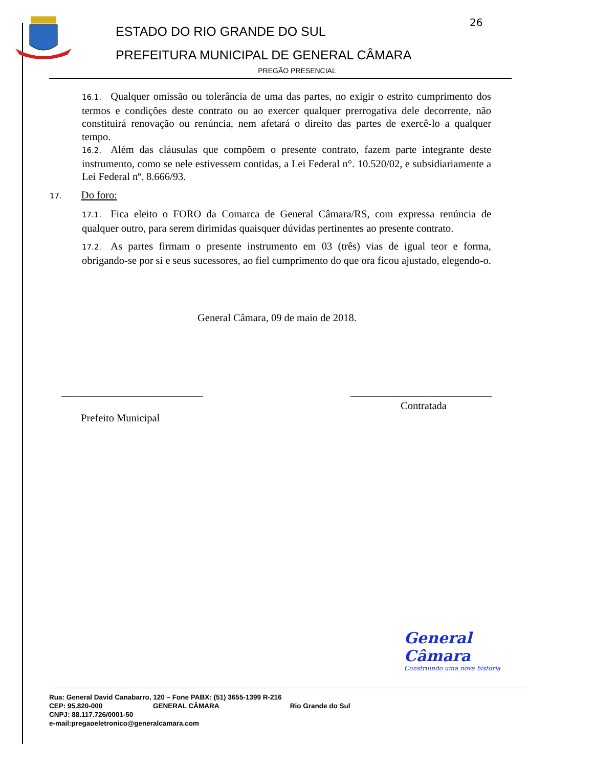ESTADO DO RIO GRANDE DO SUL
PREFEITURA MUNICIPAL DE GENERAL CÂMARA
26
PREGÃO PRESENCIAL
16.1. Qualquer omissão ou tolerância de uma das partes, no exigir o estrito cumprimento dos termos e condições deste contrato ou ao exercer qualquer prerrogativa dele decorrente, não constituirá renovação ou renúncia, nem afetará o direito das partes de exercê-lo a qualquer tempo.
16.2. Além das cláusulas que compõem o presente contrato, fazem parte integrante deste instrumento, como se nele estivessem contidas, a Lei Federal n°. 10.520/02, e subsidiariamente a Lei Federal nº. 8.666/93.
17. Do foro:
17.1. Fica eleito o FORO da Comarca de General Câmara/RS, com expressa renúncia de qualquer outro, para serem dirimidas quaisquer dúvidas pertinentes ao presente contrato.
17.2. As partes firmam o presente instrumento em 03 (três) vias de igual teor e forma, obrigando-se por si e seus sucessores, ao fiel cumprimento do que ora ficou ajustado, elegendo-o.
General Câmara, 09 de maio de 2018.
___________________________ ___________________________
Contratada
Prefeito Municipal
General Câmara
Construindo uma nova história
Rua: General David Canabarro, 120 – Fone PABX: (51) 3655-1399 R-216
CEP: 95.820-000 GENERAL CÂMARA Rio Grande do Sul
CNPJ: 88.117.726/0001-50
e-mail:pregaoeletronico@generalcamara.com